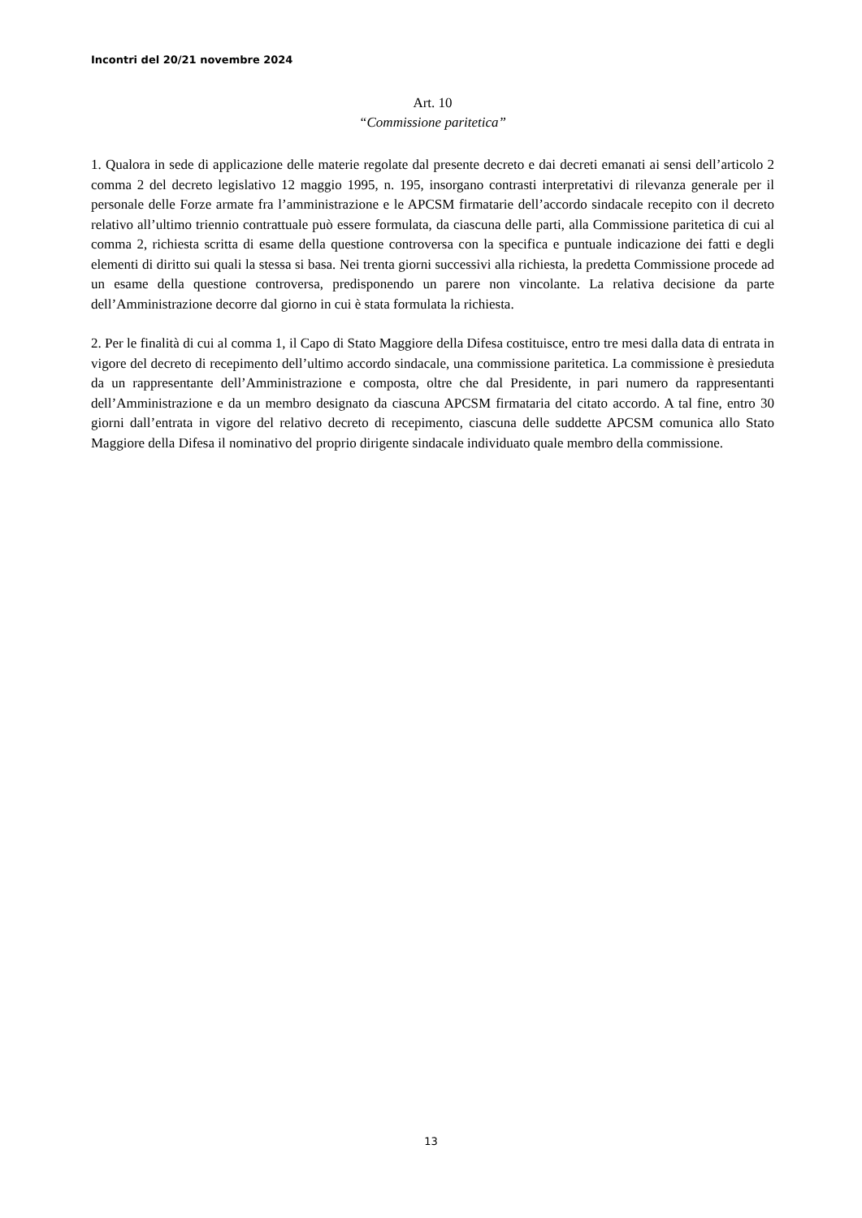Incontri del 20/21 novembre 2024
Art. 10
“Commissione paritetica”
1. Qualora in sede di applicazione delle materie regolate dal presente decreto e dai decreti emanati ai sensi dell’articolo 2 comma 2 del decreto legislativo 12 maggio 1995, n. 195, insorgano contrasti interpretativi di rilevanza generale per il personale delle Forze armate fra l’amministrazione e le APCSM firmatarie dell’accordo sindacale recepito con il decreto relativo all’ultimo triennio contrattuale può essere formulata, da ciascuna delle parti, alla Commissione paritetica di cui al comma 2, richiesta scritta di esame della questione controversa con la specifica e puntuale indicazione dei fatti e degli elementi di diritto sui quali la stessa si basa. Nei trenta giorni successivi alla richiesta, la predetta Commissione procede ad un esame della questione controversa, predisponendo un parere non vincolante. La relativa decisione da parte dell’Amministrazione decorre dal giorno in cui è stata formulata la richiesta.
2. Per le finalità di cui al comma 1, il Capo di Stato Maggiore della Difesa costituisce, entro tre mesi dalla data di entrata in vigore del decreto di recepimento dell’ultimo accordo sindacale, una commissione paritetica. La commissione è presieduta da un rappresentante dell’Amministrazione e composta, oltre che dal Presidente, in pari numero da rappresentanti dell’Amministrazione e da un membro designato da ciascuna APCSM firmataria del citato accordo. A tal fine, entro 30 giorni dall’entrata in vigore del relativo decreto di recepimento, ciascuna delle suddette APCSM comunica allo Stato Maggiore della Difesa il nominativo del proprio dirigente sindacale individuato quale membro della commissione.
13